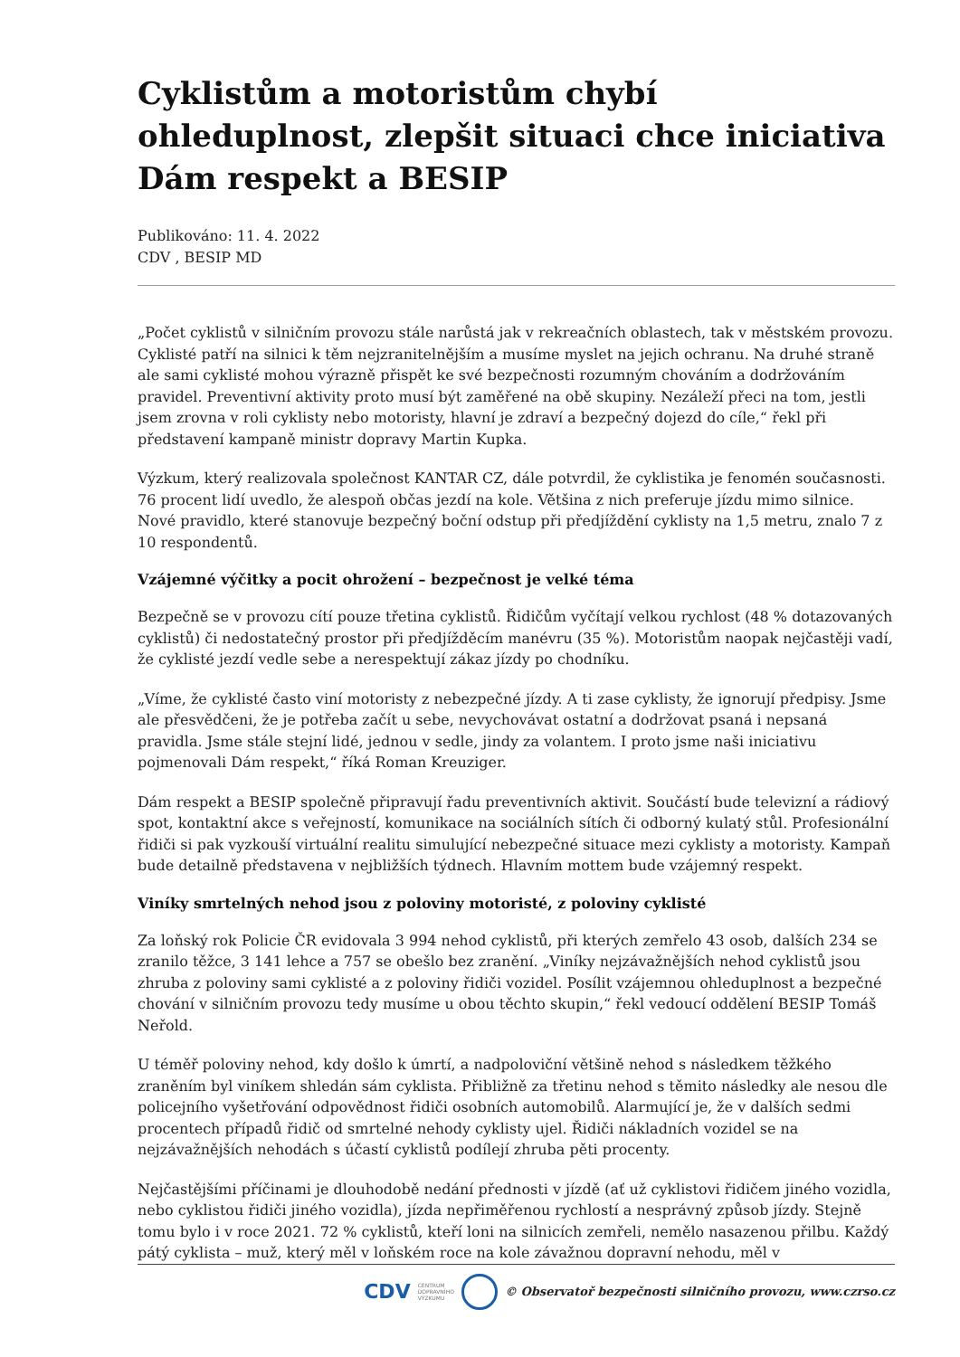Cyklistům a motoristům chybí ohleduplnost, zlepšit situaci chce iniciativa Dám respekt a BESIP
Publikováno: 11. 4. 2022
CDV , BESIP MD
„Počet cyklistů v silničním provozu stále narůstá jak v rekreačních oblastech, tak v městském provozu. Cyklisté patří na silnici k těm nejzranitelnějším a musíme myslet na jejich ochranu. Na druhé straně ale sami cyklisté mohou výrazně přispět ke své bezpečnosti rozumným chováním a dodržováním pravidel. Preventivní aktivity proto musí být zaměřené na obě skupiny. Nezáleží přeci na tom, jestli jsem zrovna v roli cyklisty nebo motoristy, hlavní je zdraví a bezpečný dojezd do cíle,“ řekl při představení kampaně ministr dopravy Martin Kupka.
Výzkum, který realizovala společnost KANTAR CZ, dále potvrdil, že cyklistika je fenomén současnosti. 76 procent lidí uvedlo, že alespoň občas jezdí na kole. Většina z nich preferuje jízdu mimo silnice. Nové pravidlo, které stanovuje bezpečný boční odstup při předjíždění cyklisty na 1,5 metru, znalo 7 z 10 respondentů.
Vzájemné výčitky a pocit ohrožení – bezpečnost je velké téma
Bezpečně se v provozu cítí pouze třetina cyklistů. Řidičům vyčítají velkou rychlost (48 % dotazovaných cyklistů) či nedostatečný prostor při předjížděcím manévru (35 %). Motoristům naopak nejčastěji vadí, že cyklisté jezdí vedle sebe a nerespektují zákaz jízdy po chodníku.
„Víme, že cyklisté často viní motoristy z nebezpečné jízdy. A ti zase cyklisty, že ignorují předpisy. Jsme ale přesvědčeni, že je potřeba začít u sebe, nevychovávat ostatní a dodržovat psaná i nepsaná pravidla. Jsme stále stejní lidé, jednou v sedle, jindy za volantem. I proto jsme naši iniciativu pojmenovali Dám respekt,“ říká Roman Kreuziger.
Dám respekt a BESIP společně připravují řadu preventivních aktivit. Součástí bude televizní a rádiový spot, kontaktní akce s veřejností, komunikace na sociálních sítích či odborný kulatý stůl. Profesionální řidiči si pak vyzkouší virtuální realitu simulující nebezpečné situace mezi cyklisty a motoristy. Kampaň bude detailně představena v nejbližších týdnech. Hlavním mottem bude vzájemný respekt.
Viníky smrtelných nehod jsou z poloviny motoristé, z poloviny cyklisté
Za loňský rok Policie ČR evidovala 3 994 nehod cyklistů, při kterých zemřelo 43 osob, dalších 234 se zranilo těžce, 3 141 lehce a 757 se obešlo bez zranění. „Viníky nejzávažnějších nehod cyklistů jsou zhruba z poloviny sami cyklisté a z poloviny řidiči vozidel. Posílit vzájemnou ohleduplnost a bezpečné chování v silničním provozu tedy musíme u obou těchto skupin,“ řekl vedoucí oddělení BESIP Tomáš Neřold.
U téměř poloviny nehod, kdy došlo k úmrtí, a nadpoloviční většině nehod s následkem těžkého zraněním byl viníkem shledán sám cyklista. Přibližně za třetinu nehod s těmito následky ale nesou dle policejního vyšetřování odpovědnost řidiči osobních automobilů. Alarmující je, že v dalších sedmi procentech případů řidič od smrtelné nehody cyklisty ujel. Řidiči nákladních vozidel se na nejzávažnějších nehodách s účastí cyklistů podílejí zhruba pěti procenty.
Nejčastějšími příčinami je dlouhodobě nedání přednosti v jízdě (ať už cyklistovi řidičem jiného vozidla, nebo cyklistou řidiči jiného vozidla), jízda nepřiměřenou rychlostí a nesprávný způsob jízdy. Stejně tomu bylo i v roce 2021. 72 % cyklistů, kteří loni na silnicích zemřeli, nemělo nasazenou přilbu. Každý pátý cyklista – muž, který měl v loňském roce na kole závažnou dopravní nehodu, měl v
CDV CENTRUM
DOPRAVNÍHO
VÝZKUMU © Observatoř bezpečnosti silničního provozu, www.czrso.cz